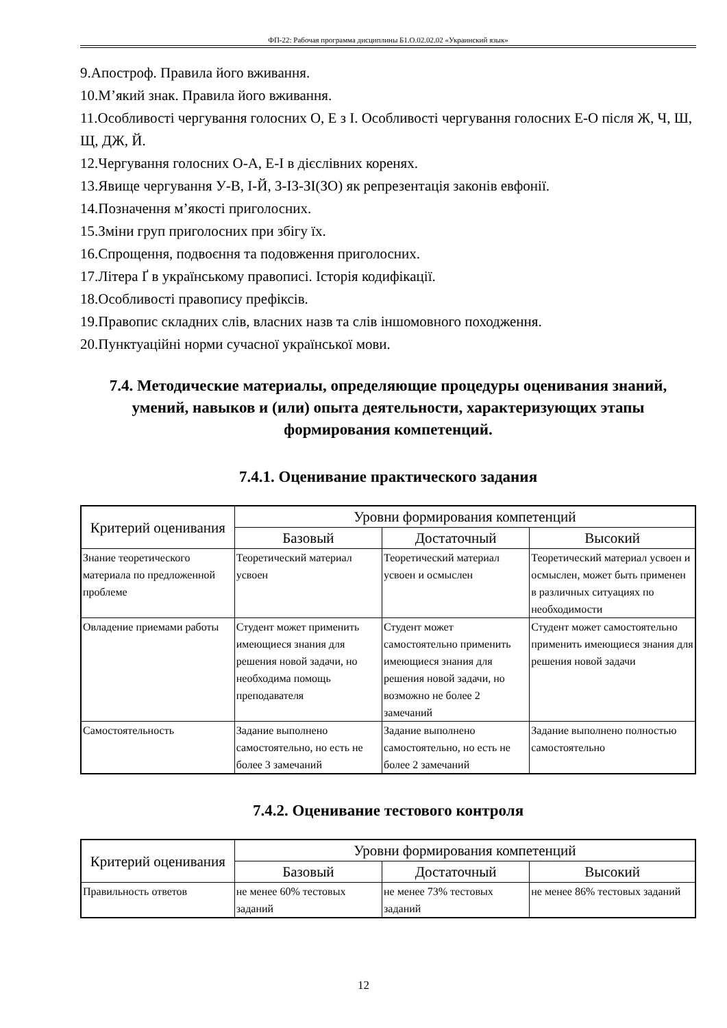ФП-22: Рабочая программа дисциплины Б1.О.02.02.02 «Украинский язык»
9.Апостроф. Правила його вживання.
10.М’який знак. Правила його вживання.
11.Особливості чергування голосних О, Е з І. Особливості чергування голосних Е-О після Ж, Ч, Ш, Щ, ДЖ, Й.
12.Чергування голосних О-А, Е-І в дієслівних коренях.
13.Явище чергування У-В, І-Й, З-ІЗ-ЗІ(ЗО) як репрезентація законів евфонії.
14.Позначення м’якості приголосних.
15.Зміни груп приголосних при збігу їх.
16.Спрощення, подвоєння та подовження приголосних.
17.Літера Ґ в українському правописі. Історія кодифікації.
18.Особливості правопису префіксів.
19.Правопис складних слів, власних назв та слів іншомовного походження.
20.Пунктуаційні норми сучасної української мови.
7.4. Методические материалы, определяющие процедуры оценивания знаний, умений, навыков и (или) опыта деятельности, характеризующих этапы формирования компетенций.
7.4.1. Оценивание практического задания
| Критерий оценивания | Уровни формирования компетенций | | |
| --- | --- | --- | --- |
| | Базовый | Достаточный | Высокий |
| Знание теоретического материала по предложенной проблеме | Теоретический материал усвоен | Теоретический материал усвоен и осмыслен | Теоретический материал усвоен и осмыслен, может быть применен в различных ситуациях по необходимости |
| Овладение приемами работы | Студент может применить имеющиеся знания для решения новой задачи, но необходима помощь преподавателя | Студент может самостоятельно применить имеющиеся знания для решения новой задачи, но возможно не более 2 замечаний | Студент может самостоятельно применить имеющиеся знания для решения новой задачи |
| Самостоятельность | Задание выполнено самостоятельно, но есть не более 3 замечаний | Задание выполнено самостоятельно, но есть не более 2 замечаний | Задание выполнено полностью самостоятельно |
7.4.2. Оценивание тестового контроля
| Критерий оценивания | Уровни формирования компетенций | | |
| --- | --- | --- | --- |
| | Базовый | Достаточный | Высокий |
| Правильность ответов | не менее 60% тестовых заданий | не менее 73% тестовых заданий | не менее 86% тестовых заданий |
12